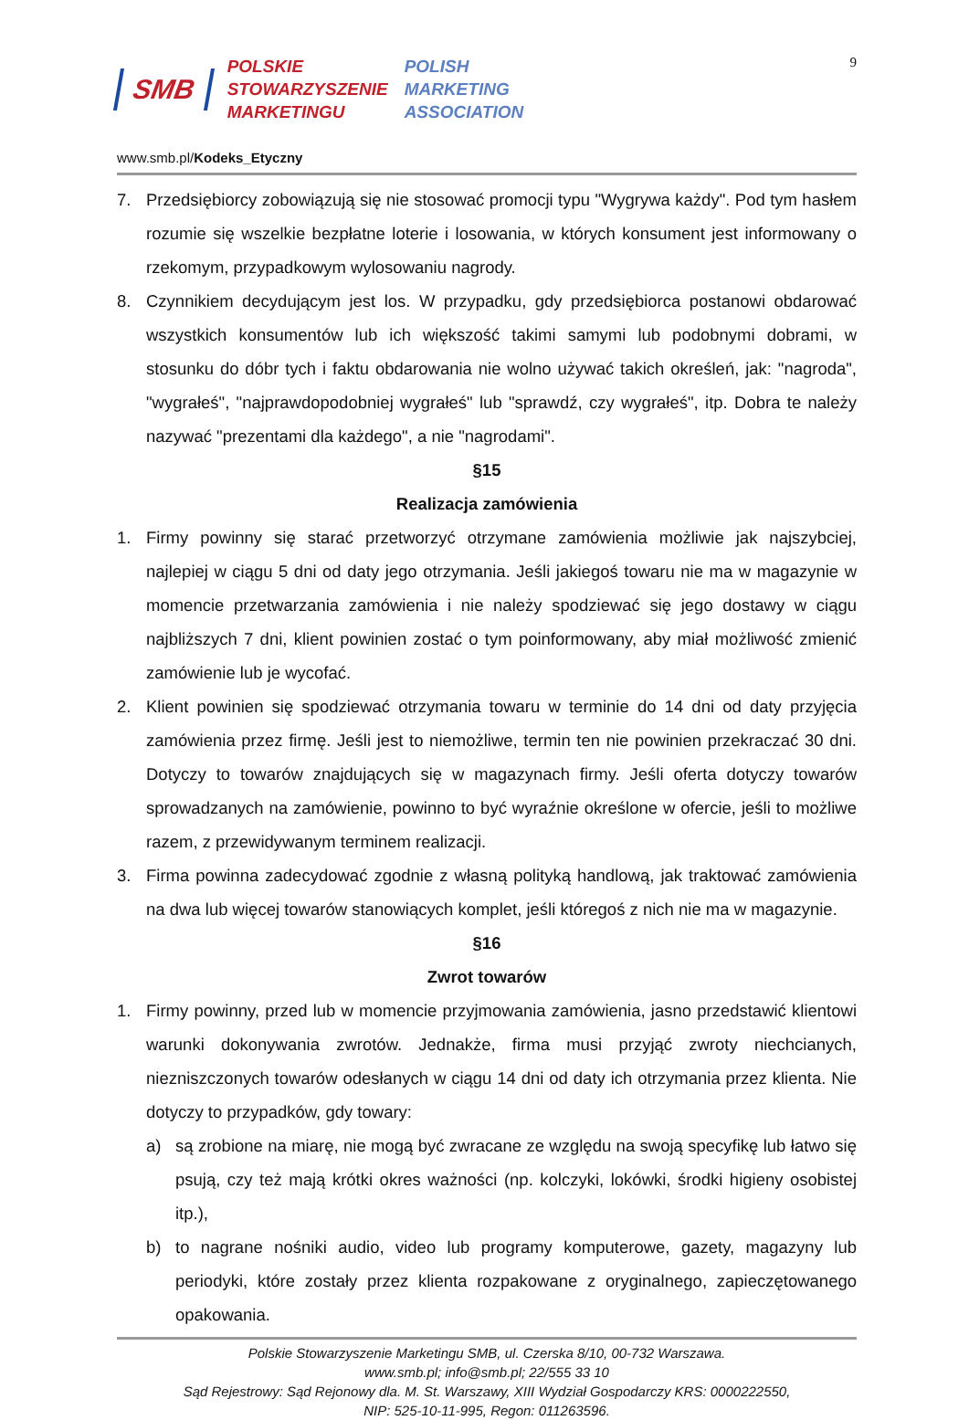SMB
POLSKIE
STOWARZYSZENIE
MARKETINGU
POLISH
MARKETING
ASSOCIATION
9
www.smb.pl/Kodeks_Etyczny
7. Przedsiębiorcy zobowiązują się nie stosować promocji typu "Wygrywa każdy". Pod tym hasłem rozumie się wszelkie bezpłatne loterie i losowania, w których konsument jest informowany o rzekomym, przypadkowym wylosowaniu nagrody.
8. Czynnikiem decydującym jest los. W przypadku, gdy przedsiębiorca postanowi obdarować wszystkich konsumentów lub ich większość takimi samymi lub podobnymi dobrami, w stosunku do dóbr tych i faktu obdarowania nie wolno używać takich określeń, jak: "nagroda", "wygrałeś", "najprawdopodobniej wygrałeś" lub "sprawdź, czy wygrałeś", itp. Dobra te należy nazywać "prezentami dla każdego", a nie "nagrodami".
§15
Realizacja zamówienia
1. Firmy powinny się starać przetworzyć otrzymane zamówienia możliwie jak najszybciej, najlepiej w ciągu 5 dni od daty jego otrzymania. Jeśli jakiegoś towaru nie ma w magazynie w momencie przetwarzania zamówienia i nie należy spodziewać się jego dostawy w ciągu najbliższych 7 dni, klient powinien zostać o tym poinformowany, aby miał możliwość zmienić zamówienie lub je wycofać.
2. Klient powinien się spodziewać otrzymania towaru w terminie do 14 dni od daty przyjęcia zamówienia przez firmę. Jeśli jest to niemożliwe, termin ten nie powinien przekraczać 30 dni. Dotyczy to towarów znajdujących się w magazynach firmy. Jeśli oferta dotyczy towarów sprowadzanych na zamówienie, powinno to być wyraźnie określone w ofercie, jeśli to możliwe razem, z przewidywanym terminem realizacji.
3. Firma powinna zadecydować zgodnie z własną polityką handlową, jak traktować zamówienia na dwa lub więcej towarów stanowiących komplet, jeśli któregoś z nich nie ma w magazynie.
§16
Zwrot towarów
1. Firmy powinny, przed lub w momencie przyjmowania zamówienia, jasno przedstawić klientowi warunki dokonywania zwrotów. Jednakże, firma musi przyjąć zwroty niechcianych, niezniszczonych towarów odesłanych w ciągu 14 dni od daty ich otrzymania przez klienta. Nie dotyczy to przypadków, gdy towary:
a) są zrobione na miarę, nie mogą być zwracane ze względu na swoją specyfikę lub łatwo się psują, czy też mają krótki okres ważności (np. kolczyki, lokówki, środki higieny osobistej itp.),
b) to nagrane nośniki audio, video lub programy komputerowe, gazety, magazyny lub periodyki, które zostały przez klienta rozpakowane z oryginalnego, zapieczętowanego opakowania.
Polskie Stowarzyszenie Marketingu SMB, ul. Czerska 8/10, 00-732 Warszawa.
www.smb.pl; info@smb.pl; 22/555 33 10
Sąd Rejestrowy: Sąd Rejonowy dla. M. St. Warszawy, XIII Wydział Gospodarczy KRS: 0000222550,
NIP: 525-10-11-995, Regon: 011263596.